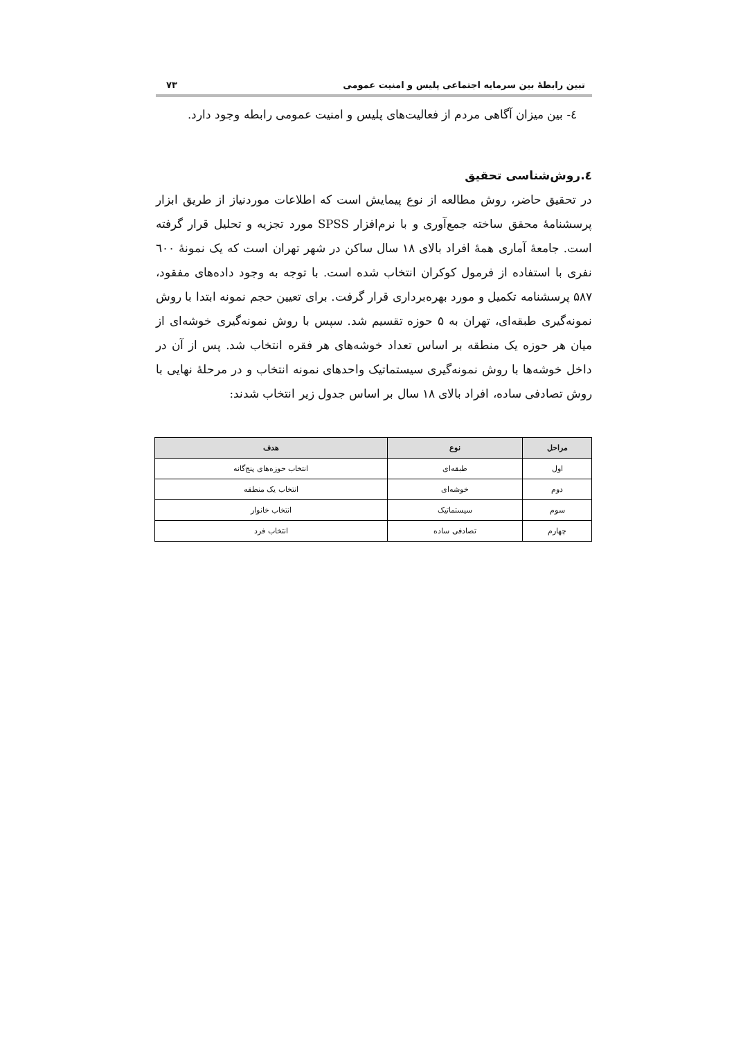تبین رابطهٔ بین سرمایه اجتماعی پلیس و امنیت عمومی ۷۳
٤- بین میزان آگاهی مردم از فعالیت‌های پلیس و امنیت عمومی رابطه وجود دارد.
٤.روش‌شناسی تحقیق
در تحقیق حاضر، روش مطالعه از نوع پیمایش است که اطلاعات موردنیاز از طریق ابزار پرسشنامهٔ محقق ساخته جمع‌آوری و با نرم‌افزار SPSS مورد تجزیه و تحلیل قرار گرفته است. جامعهٔ آماری همهٔ افراد بالای ۱۸ سال ساکن در شهر تهران است که یک نمونهٔ ٦۰۰ نفری با استفاده از فرمول کوکران انتخاب شده است. با توجه به وجود داده‌های مفقود، ۵۸۷ پرسشنامه تکمیل و مورد بهره‌برداری قرار گرفت. برای تعیین حجم نمونه ابتدا با روش نمونه‌گیری طبقه‌ای، تهران به ۵ حوزه تقسیم شد. سپس با روش نمونه‌گیری خوشه‌ای از میان هر حوزه یک منطقه بر اساس تعداد خوشه‌های هر فقره انتخاب شد. پس از آن در داخل خوشه‌ها با روش نمونه‌گیری سیستماتیک واحدهای نمونه انتخاب و در مرحلهٔ نهایی با روش تصادفی ساده، افراد بالای ۱۸ سال بر اساس جدول زیر انتخاب شدند:
| مراحل | نوع | هدف |
| --- | --- | --- |
| اول | طبقه‌ای | انتخاب حوزه‌های پنج‌گانه |
| دوم | خوشه‌ای | انتخاب یک منطقه |
| سوم | سیستماتیک | انتخاب خانوار |
| چهارم | تصادفی ساده | انتخاب فرد |